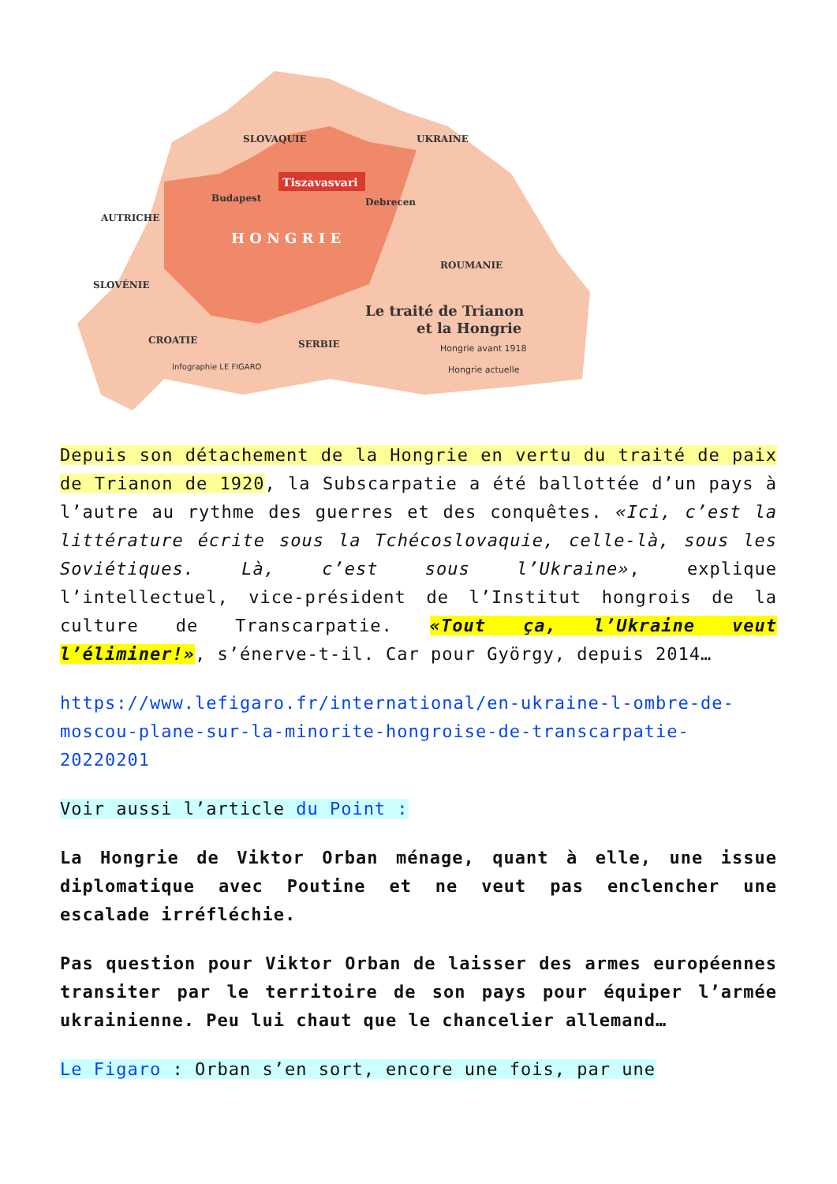SLOVAQUIE
UKRAINE
AUTRICHE
Budapest
Debrecen
Tiszavasvari
H O N G R I E
ROUMANIE
SLOVÉNIE
CROATIE
SERBIE
Le traité de Trianon
et la Hongrie
Hongrie avant 1918
Hongrie actuelle
Infographie LE FIGARO
Depuis son détachement de la Hongrie en vertu du traité de paix de Trianon de 1920, la Subscarpatie a été ballottée d’un pays à l’autre au rythme des guerres et des conquêtes. «Ici, c’est la littérature écrite sous la Tchécoslovaquie, celle-là, sous les Soviétiques. Là, c’est sous l’Ukraine», explique l’intellectuel, vice-président de l’Institut hongrois de la culture de Transcarpatie. «Tout ça, l’Ukraine veut l’éliminer!», s’énerve-t-il. Car pour György, depuis 2014…
https://www.lefigaro.fr/international/en-ukraine-l-ombre-de-moscou-plane-sur-la-minorite-hongroise-de-transcarpatie-20220201
Voir aussi l’article du Point :
La Hongrie de Viktor Orban ménage, quant à elle, une issue diplomatique avec Poutine et ne veut pas enclencher une escalade irréfléchie.
Pas question pour Viktor Orban de laisser des armes européennes transiter par le territoire de son pays pour équiper l’armée ukrainienne. Peu lui chaut que le chancelier allemand…
Le Figaro : Orban s’en sort, encore une fois, par une